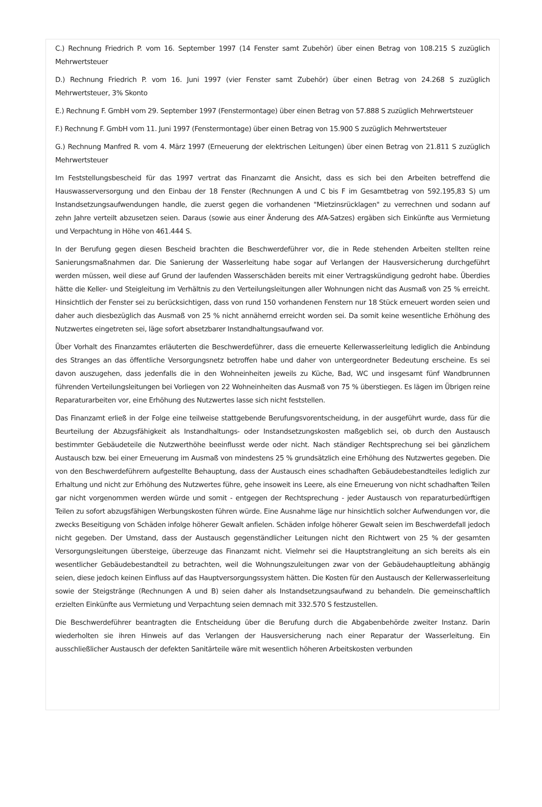C.) Rechnung Friedrich P. vom 16. September 1997 (14 Fenster samt Zubehör) über einen Betrag von 108.215 S zuzüglich Mehrwertsteuer
D.) Rechnung Friedrich P. vom 16. Juni 1997 (vier Fenster samt Zubehör) über einen Betrag von 24.268 S zuzüglich Mehrwertsteuer, 3% Skonto
E.) Rechnung F. GmbH vom 29. September 1997 (Fenstermontage) über einen Betrag von 57.888 S zuzüglich Mehrwertsteuer
F.) Rechnung F. GmbH vom 11. Juni 1997 (Fenstermontage) über einen Betrag von 15.900 S zuzüglich Mehrwertsteuer
G.) Rechnung Manfred R. vom 4. März 1997 (Erneuerung der elektrischen Leitungen) über einen Betrag von 21.811 S zuzüglich Mehrwertsteuer
Im Feststellungsbescheid für das 1997 vertrat das Finanzamt die Ansicht, dass es sich bei den Arbeiten betreffend die Hauswasserversorgung und den Einbau der 18 Fenster (Rechnungen A und C bis F im Gesamtbetrag von 592.195,83 S) um Instandsetzungsaufwendungen handle, die zuerst gegen die vorhandenen "Mietzinsrücklagen" zu verrechnen und sodann auf zehn Jahre verteilt abzusetzen seien. Daraus (sowie aus einer Änderung des AfA-Satzes) ergäben sich Einkünfte aus Vermietung und Verpachtung in Höhe von 461.444 S.
In der Berufung gegen diesen Bescheid brachten die Beschwerdeführer vor, die in Rede stehenden Arbeiten stellten reine Sanierungsmaßnahmen dar. Die Sanierung der Wasserleitung habe sogar auf Verlangen der Hausversicherung durchgeführt werden müssen, weil diese auf Grund der laufenden Wasserschäden bereits mit einer Vertragskündigung gedroht habe. Überdies hätte die Keller- und Steigleitung im Verhältnis zu den Verteilungsleitungen aller Wohnungen nicht das Ausmaß von 25 % erreicht. Hinsichtlich der Fenster sei zu berücksichtigen, dass von rund 150 vorhandenen Fenstern nur 18 Stück erneuert worden seien und daher auch diesbezüglich das Ausmaß von 25 % nicht annähernd erreicht worden sei. Da somit keine wesentliche Erhöhung des Nutzwertes eingetreten sei, läge sofort absetzbarer Instandhaltungsaufwand vor.
Über Vorhalt des Finanzamtes erläuterten die Beschwerdeführer, dass die erneuerte Kellerwasserleitung lediglich die Anbindung des Stranges an das öffentliche Versorgungsnetz betroffen habe und daher von untergeordneter Bedeutung erscheine. Es sei davon auszugehen, dass jedenfalls die in den Wohneinheiten jeweils zu Küche, Bad, WC und insgesamt fünf Wandbrunnen führenden Verteilungsleitungen bei Vorliegen von 22 Wohneinheiten das Ausmaß von 75 % überstiegen. Es lägen im Übrigen reine Reparaturarbeiten vor, eine Erhöhung des Nutzwertes lasse sich nicht feststellen.
Das Finanzamt erließ in der Folge eine teilweise stattgebende Berufungsvorentscheidung, in der ausgeführt wurde, dass für die Beurteilung der Abzugsfähigkeit als Instandhaltungs- oder Instandsetzungskosten maßgeblich sei, ob durch den Austausch bestimmter Gebäudeteile die Nutzwerthöhe beeinflusst werde oder nicht. Nach ständiger Rechtsprechung sei bei gänzlichem Austausch bzw. bei einer Erneuerung im Ausmaß von mindestens 25 % grundsätzlich eine Erhöhung des Nutzwertes gegeben. Die von den Beschwerdeführern aufgestellte Behauptung, dass der Austausch eines schadhaften Gebäudebestandteiles lediglich zur Erhaltung und nicht zur Erhöhung des Nutzwertes führe, gehe insoweit ins Leere, als eine Erneuerung von nicht schadhaften Teilen gar nicht vorgenommen werden würde und somit - entgegen der Rechtsprechung - jeder Austausch von reparaturbedürftigen Teilen zu sofort abzugsfähigen Werbungskosten führen würde. Eine Ausnahme läge nur hinsichtlich solcher Aufwendungen vor, die zwecks Beseitigung von Schäden infolge höherer Gewalt anfielen. Schäden infolge höherer Gewalt seien im Beschwerdefall jedoch nicht gegeben. Der Umstand, dass der Austausch gegenständlicher Leitungen nicht den Richtwert von 25 % der gesamten Versorgungsleitungen übersteige, überzeuge das Finanzamt nicht. Vielmehr sei die Hauptstrangleitung an sich bereits als ein wesentlicher Gebäudebestandteil zu betrachten, weil die Wohnungszuleitungen zwar von der Gebäudehauptleitung abhängig seien, diese jedoch keinen Einfluss auf das Hauptversorgungssystem hätten. Die Kosten für den Austausch der Kellerwasserleitung sowie der Steigstränge (Rechnungen A und B) seien daher als Instandsetzungsaufwand zu behandeln. Die gemeinschaftlich erzielten Einkünfte aus Vermietung und Verpachtung seien demnach mit 332.570 S festzustellen.
Die Beschwerdeführer beantragten die Entscheidung über die Berufung durch die Abgabenbehörde zweiter Instanz. Darin wiederholten sie ihren Hinweis auf das Verlangen der Hausversicherung nach einer Reparatur der Wasserleitung. Ein ausschließlicher Austausch der defekten Sanitärteile wäre mit wesentlich höheren Arbeitskosten verbunden